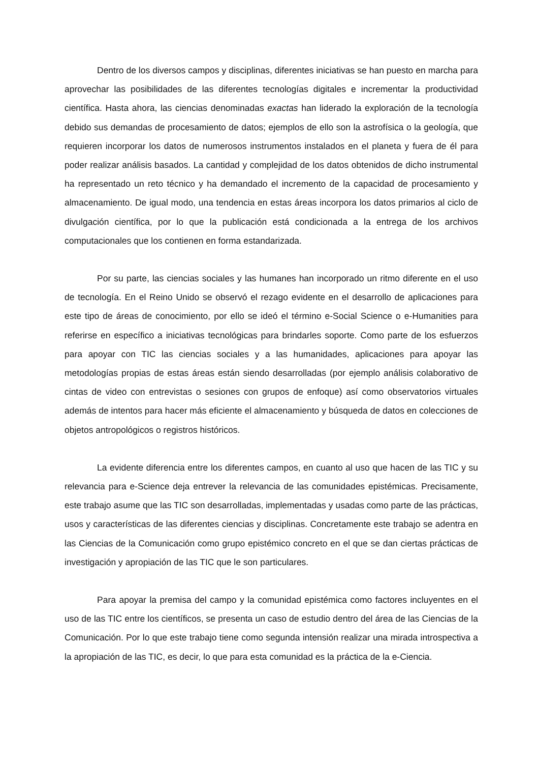Dentro de los diversos campos y disciplinas, diferentes iniciativas se han puesto en marcha para aprovechar las posibilidades de las diferentes tecnologías digitales e incrementar la productividad científica. Hasta ahora, las ciencias denominadas exactas han liderado la exploración de la tecnología debido sus demandas de procesamiento de datos; ejemplos de ello son la astrofísica o la geología, que requieren incorporar los datos de numerosos instrumentos instalados en el planeta y fuera de él para poder realizar análisis basados. La cantidad y complejidad de los datos obtenidos de dicho instrumental ha representado un reto técnico y ha demandado el incremento de la capacidad de procesamiento y almacenamiento. De igual modo, una tendencia en estas áreas incorpora los datos primarios al ciclo de divulgación científica, por lo que la publicación está condicionada a la entrega de los archivos computacionales que los contienen en forma estandarizada.
Por su parte, las ciencias sociales y las humanes han incorporado un ritmo diferente en el uso de tecnología. En el Reino Unido se observó el rezago evidente en el desarrollo de aplicaciones para este tipo de áreas de conocimiento, por ello se ideó el término e-Social Science o e-Humanities para referirse en específico a iniciativas tecnológicas para brindarles soporte. Como parte de los esfuerzos para apoyar con TIC las ciencias sociales y a las humanidades, aplicaciones para apoyar las metodologías propias de estas áreas están siendo desarrolladas (por ejemplo análisis colaborativo de cintas de video con entrevistas o sesiones con grupos de enfoque) así como observatorios virtuales además de intentos para hacer más eficiente el almacenamiento y búsqueda de datos en colecciones de objetos antropológicos o registros históricos.
La evidente diferencia entre los diferentes campos, en cuanto al uso que hacen de las TIC y su relevancia para e-Science deja entrever la relevancia de las comunidades epistémicas. Precisamente, este trabajo asume que las TIC son desarrolladas, implementadas y usadas como parte de las prácticas, usos y características de las diferentes ciencias y disciplinas. Concretamente este trabajo se adentra en las Ciencias de la Comunicación como grupo epistémico concreto en el que se dan ciertas prácticas de investigación y apropiación de las TIC que le son particulares.
Para apoyar la premisa del campo y la comunidad epistémica como factores incluyentes en el uso de las TIC entre los científicos, se presenta un caso de estudio dentro del área de las Ciencias de la Comunicación. Por lo que este trabajo tiene como segunda intensión realizar una mirada introspectiva a la apropiación de las TIC, es decir, lo que para esta comunidad es la práctica de la e-Ciencia.